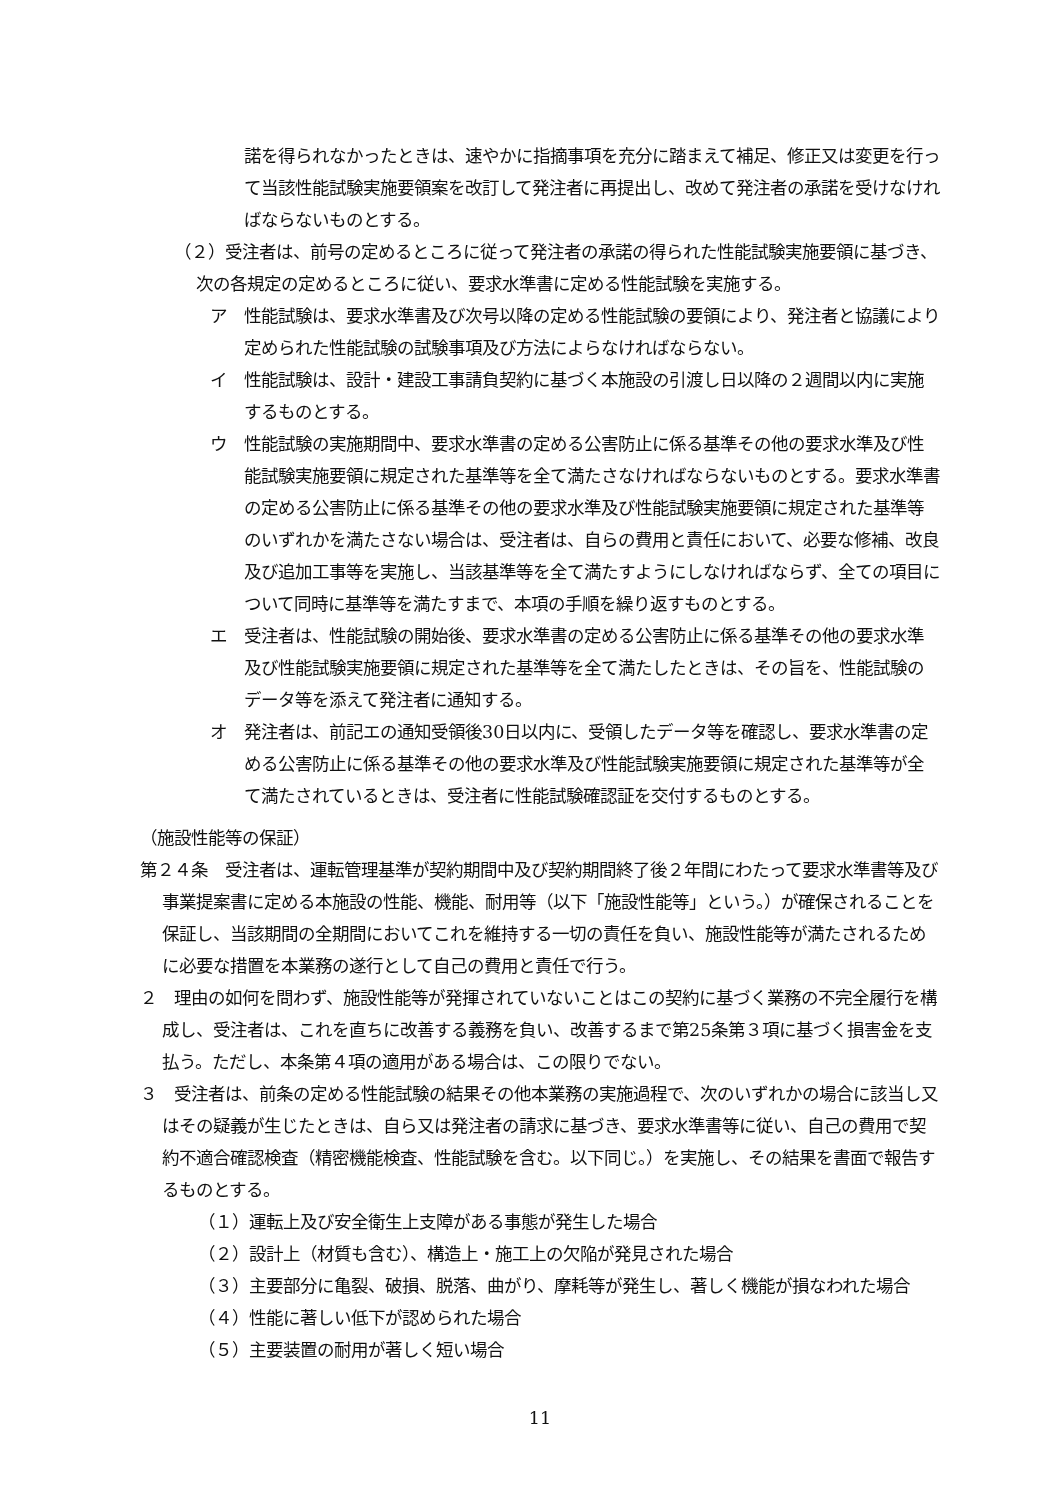諾を得られなかったときは、速やかに指摘事項を充分に踏まえて補足、修正又は変更を行って当該性能試験実施要領案を改訂して発注者に再提出し、改めて発注者の承諾を受けなければならないものとする。
（２）受注者は、前号の定めるところに従って発注者の承諾の得られた性能試験実施要領に基づき、次の各規定の定めるところに従い、要求水準書に定める性能試験を実施する。
ア　性能試験は、要求水準書及び次号以降の定める性能試験の要領により、発注者と協議により定められた性能試験の試験事項及び方法によらなければならない。
イ　性能試験は、設計・建設工事請負契約に基づく本施設の引渡し日以降の２週間以内に実施するものとする。
ウ　性能試験の実施期間中、要求水準書の定める公害防止に係る基準その他の要求水準及び性能試験実施要領に規定された基準等を全て満たさなければならないものとする。要求水準書の定める公害防止に係る基準その他の要求水準及び性能試験実施要領に規定された基準等のいずれかを満たさない場合は、受注者は、自らの費用と責任において、必要な修補、改良及び追加工事等を実施し、当該基準等を全て満たすようにしなければならず、全ての項目について同時に基準等を満たすまで、本項の手順を繰り返すものとする。
エ　受注者は、性能試験の開始後、要求水準書の定める公害防止に係る基準その他の要求水準及び性能試験実施要領に規定された基準等を全て満たしたときは、その旨を、性能試験のデータ等を添えて発注者に通知する。
オ　発注者は、前記エの通知受領後30日以内に、受領したデータ等を確認し、要求水準書の定める公害防止に係る基準その他の要求水準及び性能試験実施要領に規定された基準等が全て満たされているときは、受注者に性能試験確認証を交付するものとする。
（施設性能等の保証）
第２４条　受注者は、運転管理基準が契約期間中及び契約期間終了後２年間にわたって要求水準書等及び事業提案書に定める本施設の性能、機能、耐用等（以下「施設性能等」という。）が確保されることを保証し、当該期間の全期間においてこれを維持する一切の責任を負い、施設性能等が満たされるために必要な措置を本業務の遂行として自己の費用と責任で行う。
２　理由の如何を問わず、施設性能等が発揮されていないことはこの契約に基づく業務の不完全履行を構成し、受注者は、これを直ちに改善する義務を負い、改善するまで第25条第３項に基づく損害金を支払う。ただし、本条第４項の適用がある場合は、この限りでない。
３　受注者は、前条の定める性能試験の結果その他本業務の実施過程で、次のいずれかの場合に該当し又はその疑義が生じたときは、自ら又は発注者の請求に基づき、要求水準書等に従い、自己の費用で契約不適合確認検査（精密機能検査、性能試験を含む。以下同じ。）を実施し、その結果を書面で報告するものとする。
（１）運転上及び安全衛生上支障がある事態が発生した場合
（２）設計上（材質も含む）、構造上・施工上の欠陥が発見された場合
（３）主要部分に亀裂、破損、脱落、曲がり、摩耗等が発生し、著しく機能が損なわれた場合
（４）性能に著しい低下が認められた場合
（５）主要装置の耐用が著しく短い場合
11